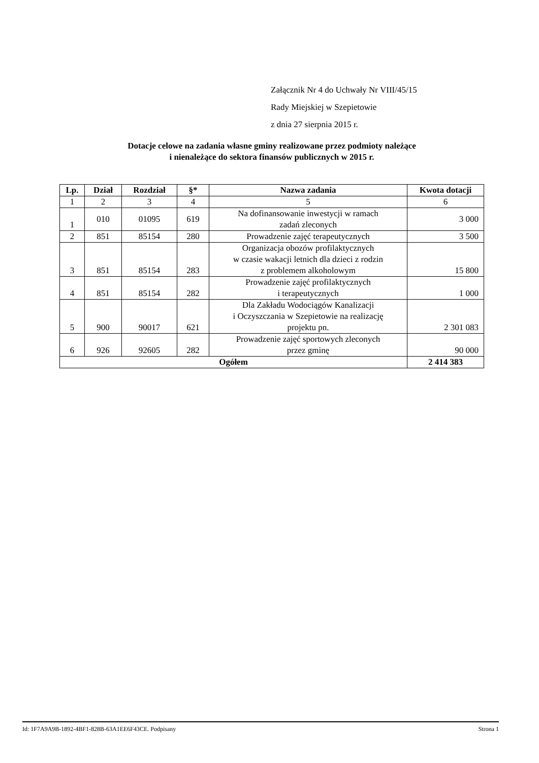Załącznik Nr 4 do Uchwały Nr VIII/45/15
Rady Miejskiej w Szepietowie
z dnia 27 sierpnia 2015 r.
Dotacje celowe na zadania własne gminy realizowane przez podmioty należące
i nienależące do sektora finansów publicznych w 2015 r.
| Lp. | Dział | Rozdział | §* | Nazwa zadania | Kwota dotacji |
| --- | --- | --- | --- | --- | --- |
| 1 | 2 | 3 | 4 | 5 | 6 |
| 1 | 010 | 01095 | 619 | Na dofinansowanie inwestycji w ramach zadań zleconych | 3 000 |
| 2 | 851 | 85154 | 280 | Prowadzenie zajęć terapeutycznych | 3 500 |
| 3 | 851 | 85154 | 283 | Organizacja obozów profilaktycznych w czasie wakacji letnich dla dzieci z rodzin z problemem alkoholowym | 15 800 |
| 4 | 851 | 85154 | 282 | Prowadzenie zajęć profilaktycznych i terapeutycznych | 1 000 |
| 5 | 900 | 90017 | 621 | Dla Zakładu Wodociągów Kanalizacji i Oczyszczania w Szepietowie na realizację projektu pn. | 2 301 083 |
| 6 | 926 | 92605 | 282 | Prowadzenie zajęć sportowych zleconych przez gminę | 90 000 |
| Ogółem | | | | | 2 414 383 |
Id: 1F7A9A9B-1892-4BF1-828B-63A1EE6F43CE. Podpisany Strona 1